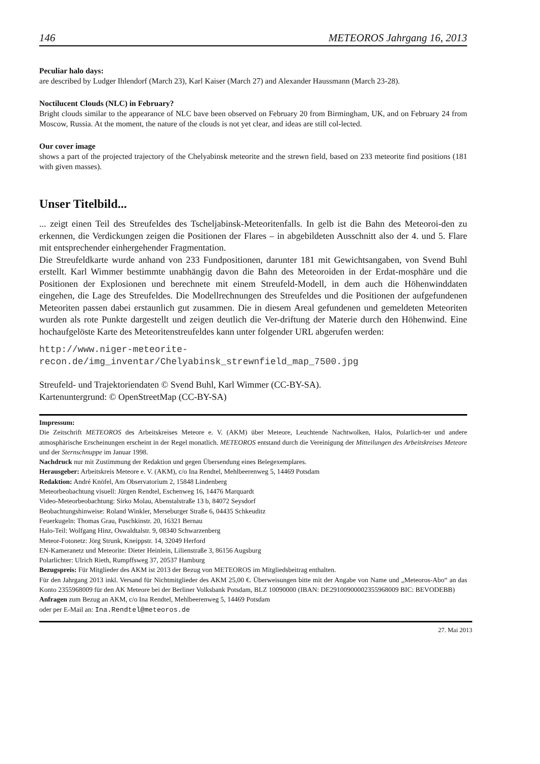146 METEOROS Jahrgang 16, 2013
Peculiar halo days:
are described by Ludger Ihlendorf (March 23), Karl Kaiser (March 27) and Alexander Haussmann (March 23-28).
Noctilucent Clouds (NLC) in February?
Bright clouds similar to the appearance of NLC bave been observed on February 20 from Birmingham, UK, and on February 24 from Moscow, Russia. At the moment, the nature of the clouds is not yet clear, and ideas are still col-lected.
Our cover image
shows a part of the projected trajectory of the Chelyabinsk meteorite and the strewn field, based on 233 meteorite find positions (181 with given masses).
Unser Titelbild...
... zeigt einen Teil des Streufeldes des Tscheljabinsk-Meteoritenfalls. In gelb ist die Bahn des Meteoroi-den zu erkennen, die Verdickungen zeigen die Positionen der Flares – in abgebildeten Ausschnitt also der 4. und 5. Flare mit entsprechender einhergehender Fragmentation.
Die Streufeldkarte wurde anhand von 233 Fundpositionen, darunter 181 mit Gewichtsangaben, von Svend Buhl erstellt. Karl Wimmer bestimmte unabhängig davon die Bahn des Meteoroiden in der Erdat-mosphäre und die Positionen der Explosionen und berechnete mit einem Streufeld-Modell, in dem auch die Höhenwinddaten eingehen, die Lage des Streufeldes. Die Modellrechnungen des Streufeldes und die Positionen der aufgefundenen Meteoriten passen dabei erstaunlich gut zusammen. Die in diesem Areal gefundenen und gemeldeten Meteoriten wurden als rote Punkte dargestellt und zeigen deutlich die Ver-driftung der Materie durch den Höhenwind. Eine hochaufgelöste Karte des Meteoritenstreufeldes kann unter folgender URL abgerufen werden:
http://www.niger-meteorite-recon.de/img_inventar/Chelyabinsk_strewnfield_map_7500.jpg
Streufeld- und Trajektoriendaten © Svend Buhl, Karl Wimmer (CC-BY-SA).
Kartenuntergrund: © OpenStreetMap (CC-BY-SA)
Impressum:
Die Zeitschrift METEOROS des Arbeitskreises Meteore e. V. (AKM) über Meteore, Leuchtende Nachtwolken, Halos, Polarlich-ter und andere atmosphärische Erscheinungen erscheint in der Regel monatlich. METEOROS entstand durch die Vereinigung der Mitteilungen des Arbeitskreises Meteore und der Sternschnuppe im Januar 1998.
Nachdruck nur mit Zustimmung der Redaktion und gegen Übersendung eines Belegexemplares.
Herausgeber: Arbeitskreis Meteore e. V. (AKM), c/o Ina Rendtel, Mehlbeerenweg 5, 14469 Potsdam
Redaktion: André Knöfel, Am Observatorium 2, 15848 Lindenberg
Meteorbeobachtung visuell: Jürgen Rendtel, Eschenweg 16, 14476 Marquardt
Video-Meteorbeobachtung: Sirko Molau, Abenstalstraße 13 b, 84072 Seysdorf
Beobachtungshinweise: Roland Winkler, Merseburger Straße 6, 04435 Schkeuditz
Feuerkugeln: Thomas Grau, Puschkinstr. 20, 16321 Bernau
Halo-Teil: Wolfgang Hinz, Oswaldtalstr. 9, 08340 Schwarzenberg
Meteor-Fotonetz: Jörg Strunk, Kneippstr. 14, 32049 Herford
EN-Kameranetz und Meteorite: Dieter Heinlein, Lilienstraße 3, 86156 Augsburg
Polarlichter: Ulrich Rieth, Rumpffsweg 37, 20537 Hamburg
Bezugspreis: Für Mitglieder des AKM ist 2013 der Bezug von METEOROS im Mitgliedsbeitrag enthalten.
Für den Jahrgang 2013 inkl. Versand für Nichtmitglieder des AKM 25,00 €. Überweisungen bitte mit der Angabe von Name und „Meteoros-Abo“ an das Konto 2355968009 für den AK Meteore bei der Berliner Volksbank Potsdam, BLZ 10090000 (IBAN: DE29100900002355968009 BIC: BEVODEBB)
Anfragen zum Bezug an AKM, c/o Ina Rendtel, Mehlbeerenweg 5, 14469 Potsdam
oder per E-Mail an: Ina.Rendtel@meteoros.de
27. Mai 2013